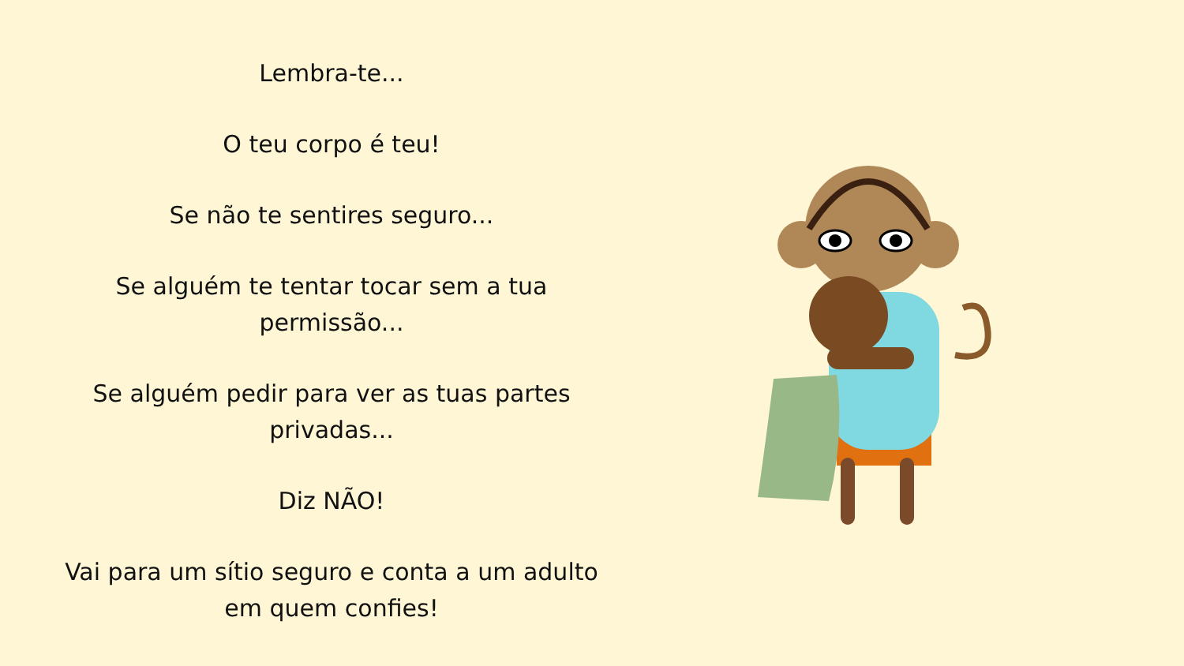Lembra-te...
O teu corpo é teu!
Se não te sentires seguro...
Se alguém te tentar tocar sem a tua
permissão...
Se alguém pedir para ver as tuas partes
privadas...
Diz NÃO!
Vai para um sítio seguro e conta a um adulto
em quem confies!